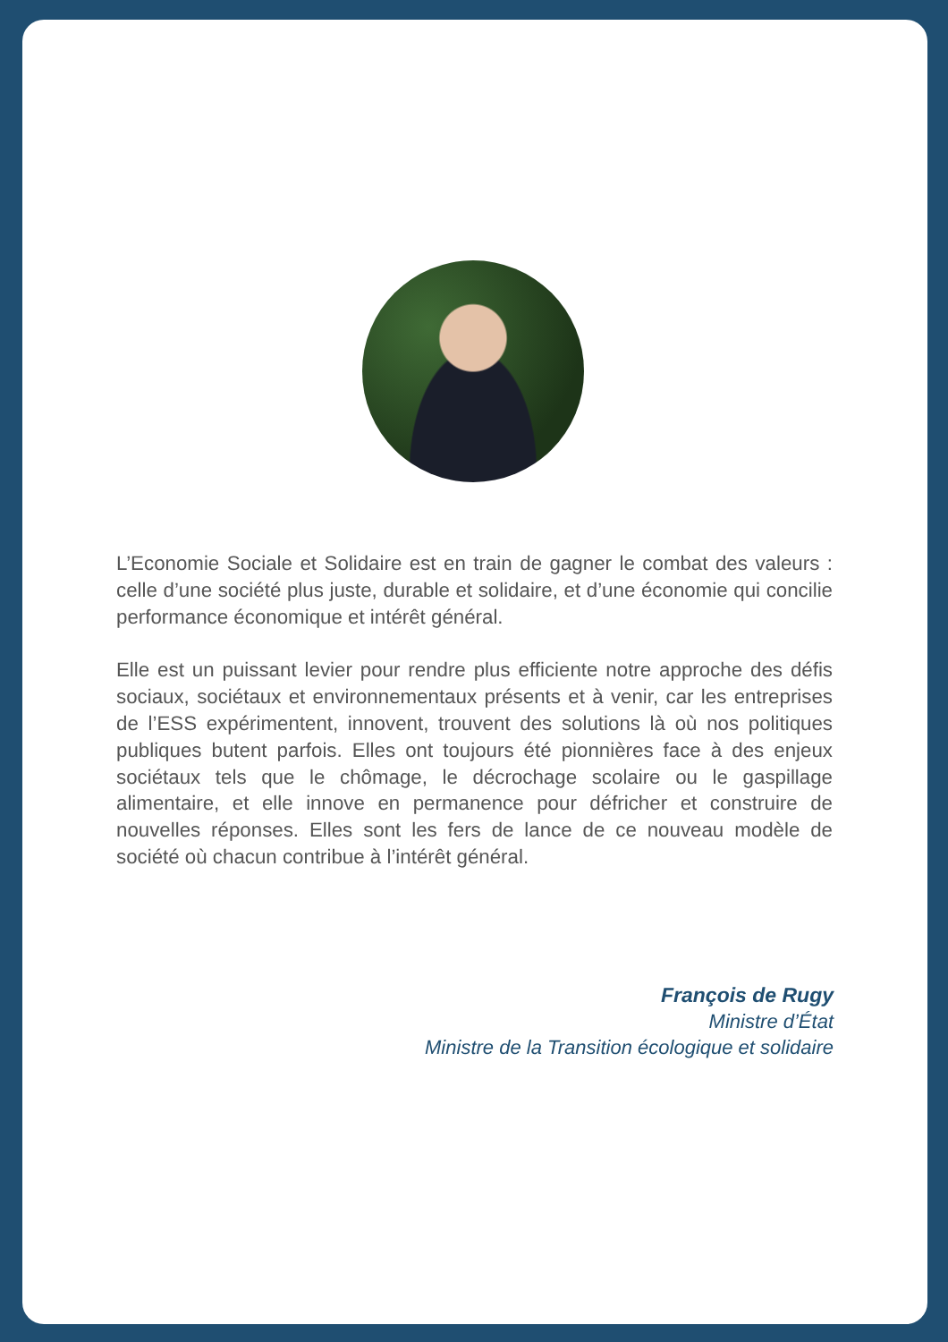L’Economie Sociale et Solidaire est en train de gagner le combat des valeurs : celle d’une société plus juste, durable et solidaire, et d’une économie qui concilie performance économique et intérêt général.
Elle est un puissant levier pour rendre plus efficiente notre approche des défis sociaux, sociétaux et environnementaux présents et à venir, car les entreprises de l’ESS expérimentent, innovent, trouvent des solutions là où nos politiques publiques butent parfois. Elles ont toujours été pionnières face à des enjeux sociétaux tels que le chômage, le décrochage scolaire ou le gaspillage alimentaire, et elle innove en permanence pour défricher et construire de nouvelles réponses. Elles sont les fers de lance de ce nouveau modèle de société où chacun contribue à l’intérêt général.
François de Rugy
Ministre d’État
Ministre de la Transition écologique et solidaire